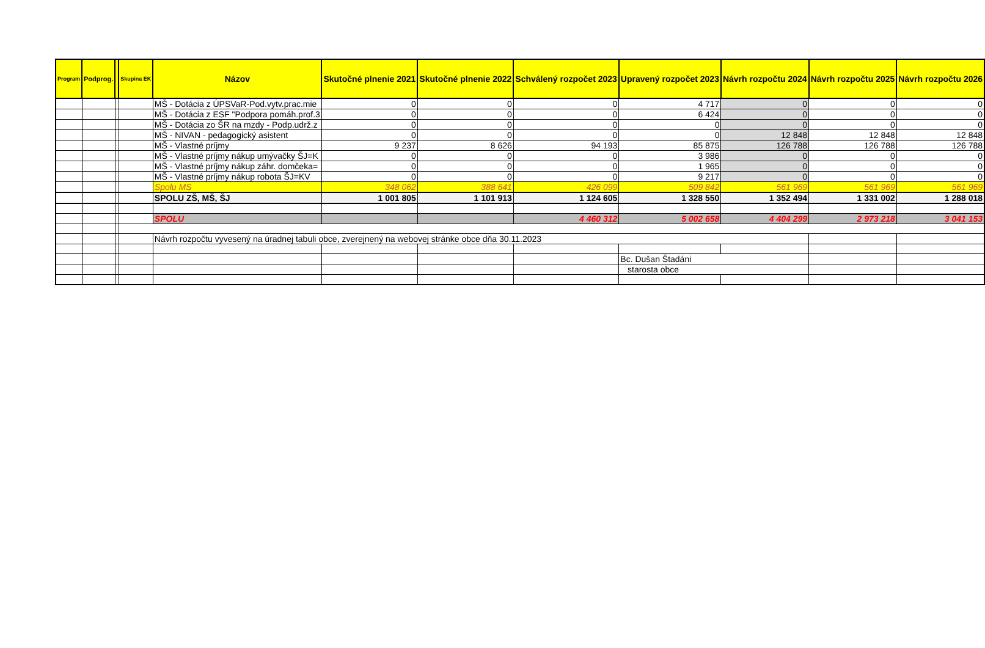| Program | Podprog. | | Skupina EK | Názov | Skutočné plnenie 2021 | Skutočné plnenie 2022 | Schválený rozpočet 2023 | Upravený rozpočet 2023 | Návrh rozpočtu 2024 | Návrh rozpočtu 2025 | Návrh rozpočtu 2026 |
| --- | --- | --- | --- | --- | --- | --- | --- | --- | --- | --- | --- |
| | | | | MŠ - Dotácia z ÚPSVaR-Pod.vytv.prac.mie | 0 | 0 | 0 | 4 717 | 0 | 0 | 0 |
| | | | | MŠ - Dotácia z ESF "Podpora pomáh.prof.3 | 0 | 0 | 0 | 6 424 | 0 | 0 | 0 |
| | | | | MŠ - Dotácia zo ŠR na mzdy - Podp.udrž.z | 0 | 0 | 0 | 0 | 0 | 0 | 0 |
| | | | | MŠ - NIVAN - pedagogický asistent | 0 | 0 | 0 | 0 | 12 848 | 12 848 | 12 848 |
| | | | | MŠ - Vlastné príjmy | 9 237 | 8 626 | 94 193 | 85 875 | 126 788 | 126 788 | 126 788 |
| | | | | MŠ - Vlastné príjmy nákup umývačky ŠJ=K | 0 | 0 | 0 | 3 986 | 0 | 0 | 0 |
| | | | | MŠ - Vlastné príjmy nákup záhr. domčeka= | 0 | 0 | 0 | 1 965 | 0 | 0 | 0 |
| | | | | MŠ - Vlastné príjmy nákup robota ŠJ=KV | 0 | 0 | 0 | 9 217 | 0 | 0 | 0 |
| | | | | Spolu MS | 348 062 | 388 641 | 426 099 | 509 842 | 561 969 | 561 969 | 561 969 |
| | | | | SPOLU ZŠ, MŠ, ŠJ | 1 001 805 | 1 101 913 | 1 124 605 | 1 328 550 | 1 352 494 | 1 331 002 | 1 288 018 |
| | | | | SPOLU | | | 4 460 312 | 5 002 658 | 4 404 299 | 2 973 218 | 3 041 153 |
| | | | | Návrh rozpočtu vyvesený na úradnej tabuli obce, zverejnený na webovej stránke obce dňa 30.11.2023 | | | | | | | |
| | | | | | | | | Bc. Dušan Štadáni | | | |
| | | | | | | | | starosta obce | | | |